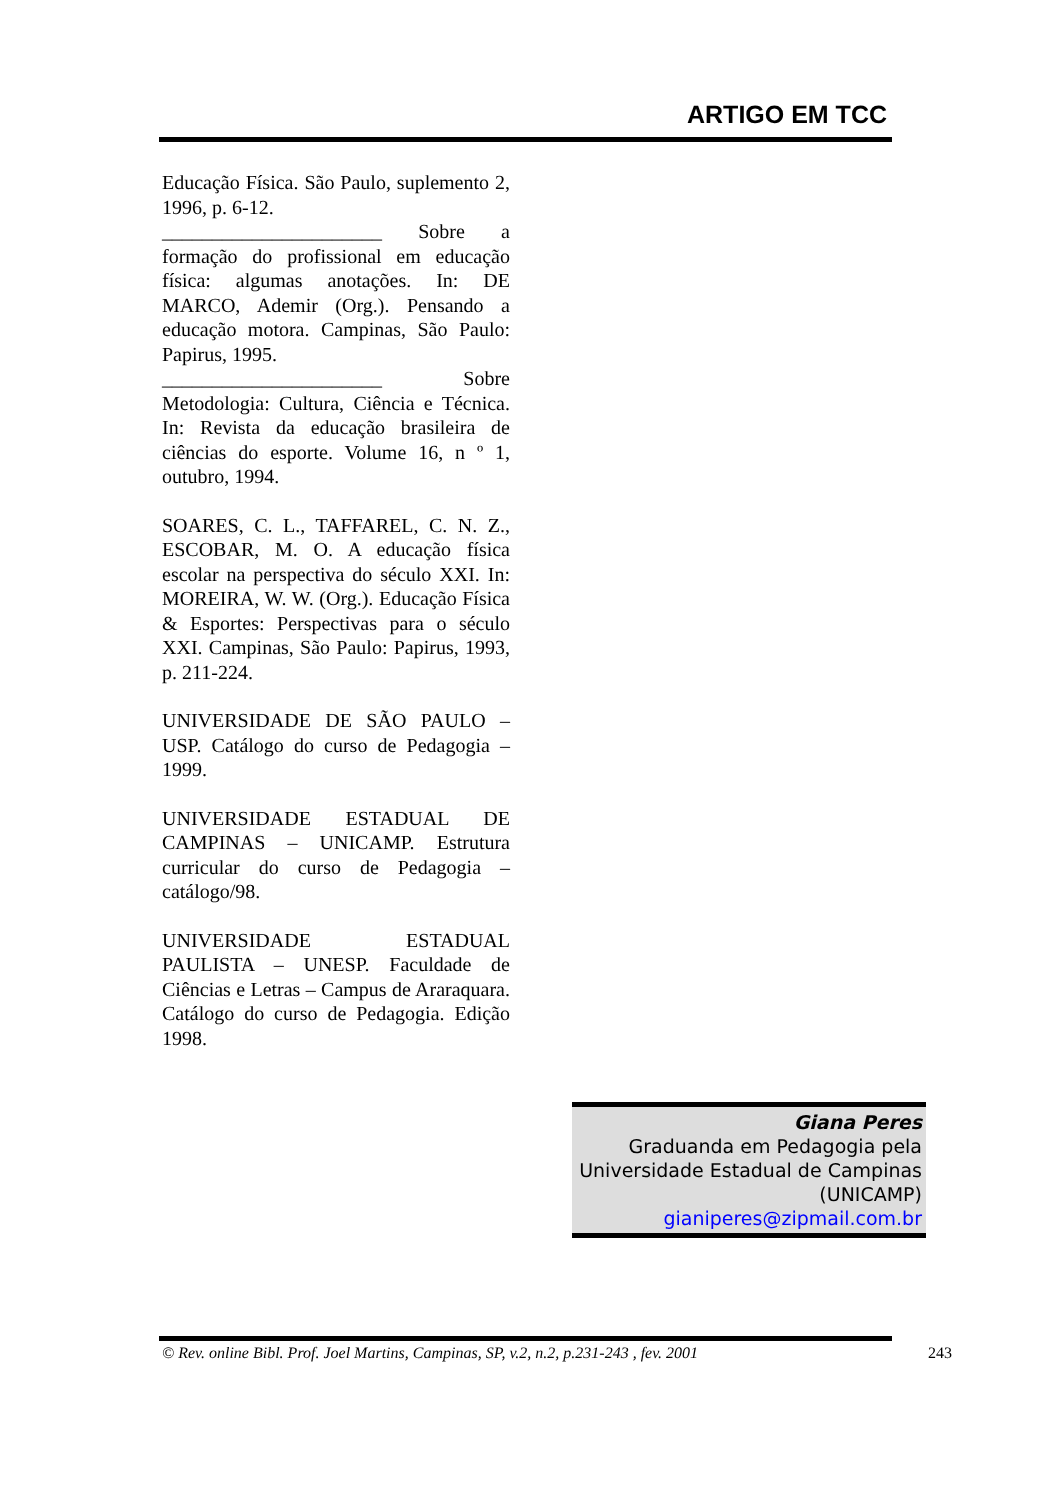ARTIGO EM TCC
Educação Física. São Paulo, suplemento 2, 1996, p. 6-12.
______________________ Sobre a formação do profissional em educação física: algumas anotações. In: DE MARCO, Ademir (Org.). Pensando a educação motora. Campinas, São Paulo: Papirus, 1995.
______________________ Sobre Metodologia: Cultura, Ciência e Técnica. In: Revista da educação brasileira de ciências do esporte. Volume 16, n º 1, outubro, 1994.
SOARES, C. L., TAFFAREL, C. N. Z., ESCOBAR, M. O. A educação física escolar na perspectiva do século XXI. In: MOREIRA, W. W. (Org.). Educação Física & Esportes: Perspectivas para o século XXI. Campinas, São Paulo: Papirus, 1993, p. 211-224.
UNIVERSIDADE DE SÃO PAULO – USP. Catálogo do curso de Pedagogia – 1999.
UNIVERSIDADE ESTADUAL DE CAMPINAS – UNICAMP. Estrutura curricular do curso de Pedagogia – catálogo/98.
UNIVERSIDADE ESTADUAL PAULISTA – UNESP. Faculdade de Ciências e Letras – Campus de Araraquara. Catálogo do curso de Pedagogia. Edição 1998.
Giana Peres
Graduanda em Pedagogia pela Universidade Estadual de Campinas (UNICAMP)
gianiperes@zipmail.com.br
© Rev. online Bibl. Prof. Joel Martins, Campinas, SP, v.2, n.2, p.231-243 , fev. 2001 243